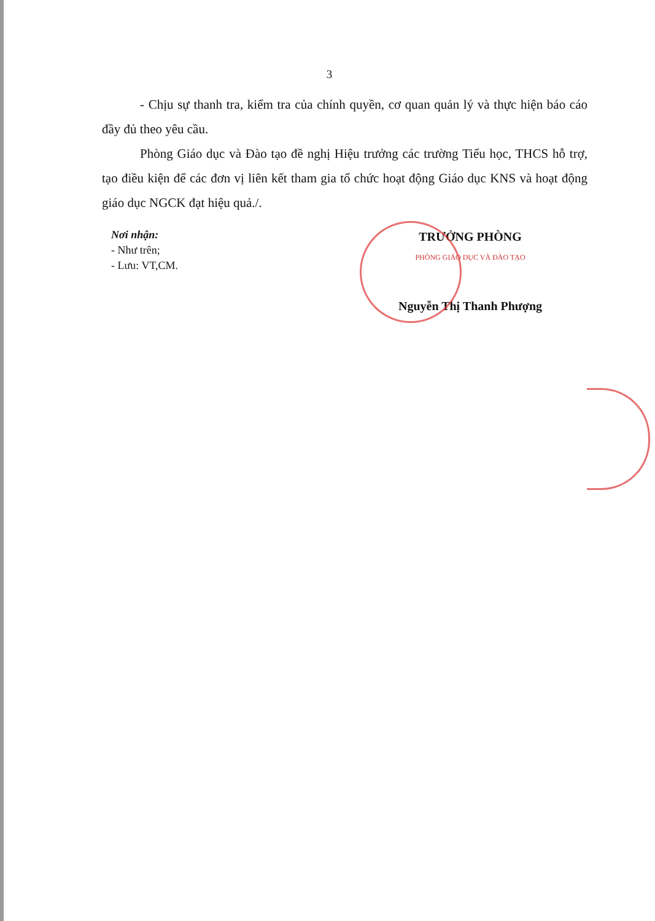3
- Chịu sự thanh tra, kiểm tra của chính quyền, cơ quan quản lý và thực hiện báo cáo đầy đủ theo yêu cầu.
Phòng Giáo dục và Đào tạo đề nghị Hiệu trưởng các trường Tiểu học, THCS hỗ trợ, tạo điều kiện để các đơn vị liên kết tham gia tổ chức hoạt động Giáo dục KNS và hoạt động giáo dục NGCK đạt hiệu quả./.
Nơi nhận:
- Như trên;
- Lưu: VT,CM.
TRƯỞNG PHÒNG
PHÒNG GIÁO DỤC VÀ ĐÀO TẠO
Nguyễn Thị Thanh Phượng